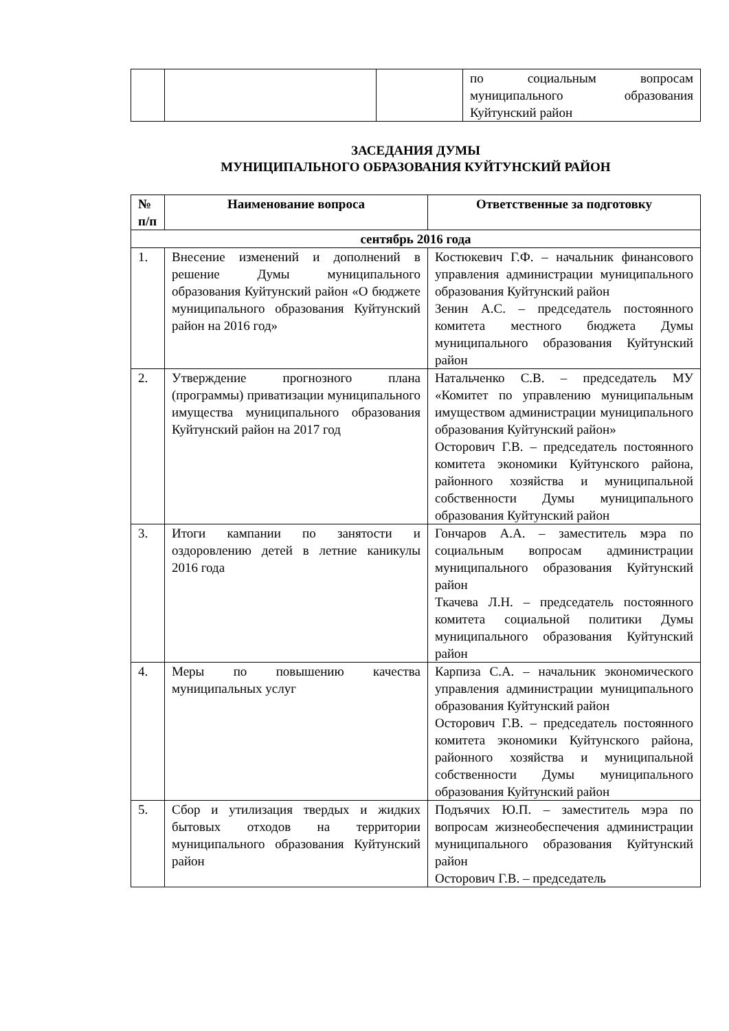| | | | по социальным вопросам муниципального образования Куйтунский район |
ЗАСЕДАНИЯ ДУМЫ
МУНИЦИПАЛЬНОГО ОБРАЗОВАНИЯ КУЙТУНСКИЙ РАЙОН
| № п/п | Наименование вопроса | Ответственные за подготовку |
| --- | --- | --- |
| сентябрь 2016 года | | |
| 1. | Внесение изменений и дополнений в решение Думы муниципального образования Куйтунский район «О бюджете муниципального образования Куйтунский район на 2016 год» | Костюкевич Г.Ф. – начальник финансового управления администрации муниципального образования Куйтунский район Зенин А.С. – председатель постоянного комитета местного бюджета Думы муниципального образования Куйтунский район |
| 2. | Утверждение прогнозного плана (программы) приватизации муниципального имущества муниципального образования Куйтунский район на 2017 год | Натальченко С.В. – председатель МУ «Комитет по управлению муниципальным имуществом администрации муниципального образования Куйтунский район» Осторович Г.В. – председатель постоянного комитета экономики Куйтунского района, районного хозяйства и муниципальной собственности Думы муниципального образования Куйтунский район |
| 3. | Итоги кампании по занятости и оздоровлению детей в летние каникулы 2016 года | Гончаров А.А. – заместитель мэра по социальным вопросам администрации муниципального образования Куйтунский район Ткачева Л.Н. – председатель постоянного комитета социальной политики Думы муниципального образования Куйтунский район |
| 4. | Меры по повышению качества муниципальных услуг | Карпиза С.А. – начальник экономического управления администрации муниципального образования Куйтунский район Осторович Г.В. – председатель постоянного комитета экономики Куйтунского района, районного хозяйства и муниципальной собственности Думы муниципального образования Куйтунский район |
| 5. | Сбор и утилизация твердых и жидких бытовых отходов на территории муниципального образования Куйтунский район | Подъячих Ю.П. – заместитель мэра по вопросам жизнеобеспечения администрации муниципального образования Куйтунский район Осторович Г.В. – председатель |